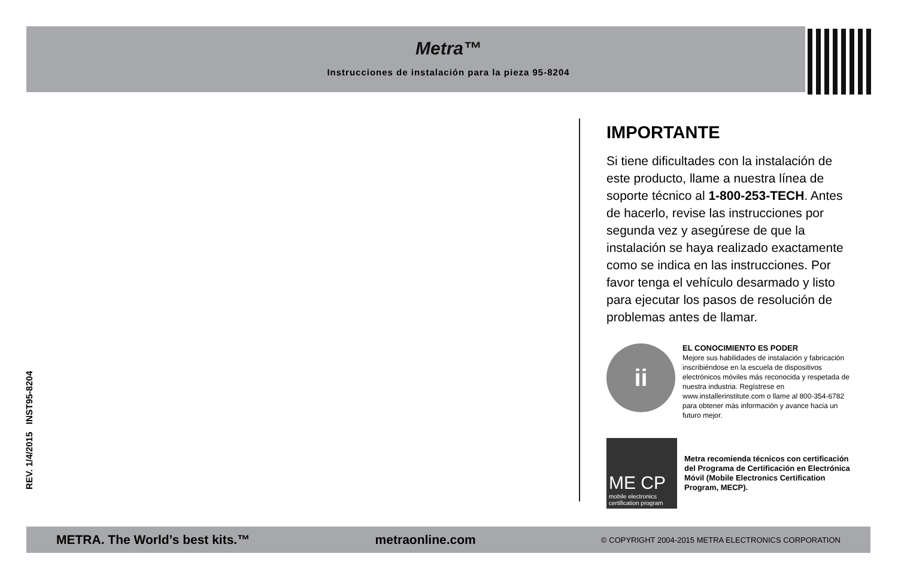Metra™
Instrucciones de instalación para la pieza 95-8204
REV. 1/4/2015 INST95-8204
IMPORTANTE
Si tiene dificultades con la instalación de este producto, llame a nuestra línea de soporte técnico al 1-800-253-TECH. Antes de hacerlo, revise las instrucciones por segunda vez y asegúrese de que la instalación se haya realizado exactamente como se indica en las instrucciones. Por favor tenga el vehículo desarmado y listo para ejecutar los pasos de resolución de problemas antes de llamar.
ii
EL CONOCIMIENTO ES PODER
Mejore sus habilidades de instalación y fabricación inscribiéndose en la escuela de dispositivos electrónicos móviles más reconocida y respetada de nuestra industria. Regístrese en www.installerinstitute.com o llame al 800-354-6782 para obtener más información y avance hacia un futuro mejor.
ME CP
mobile electronics certification program
Metra recomienda técnicos con certificación del Programa de Certificación en Electrónica Móvil (Mobile Electronics Certification Program, MECP).
METRA. The World’s best kits.™ metraonline.com © COPYRIGHT 2004-2015 METRA ELECTRONICS CORPORATION